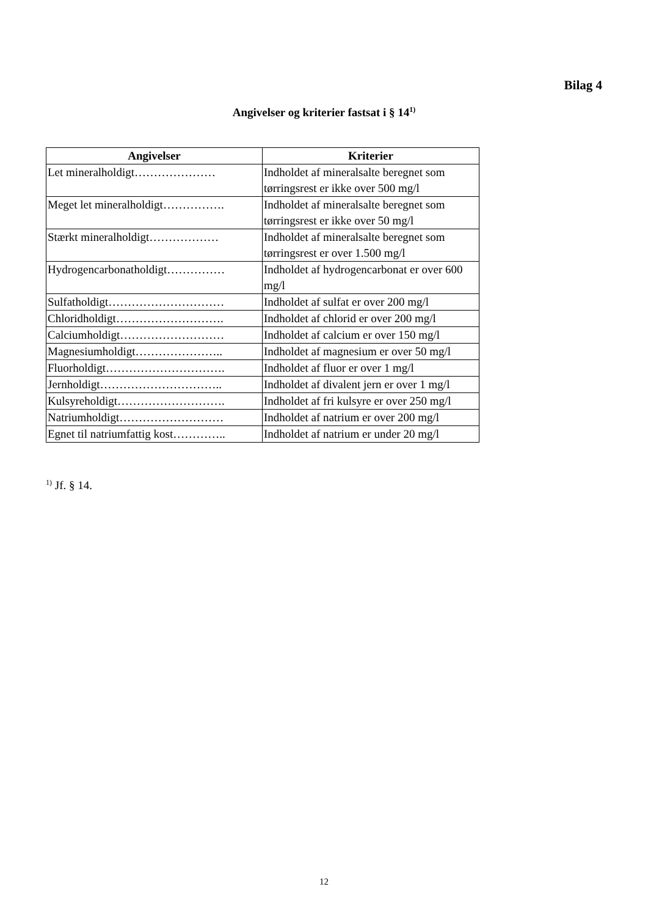Bilag 4
Angivelser og kriterier fastsat i § 14<sup>1)</sup>
| Angivelser | Kriterier |
| --- | --- |
| Let mineralholdigt………………… | Indholdet af mineralsalte beregnet som tørringsrest er ikke over 500 mg/l |
| Meget let mineralholdigt……………. | Indholdet af mineralsalte beregnet som tørringsrest er ikke over 50 mg/l |
| Stærkt mineralholdigt……………… | Indholdet af mineralsalte beregnet som tørringsrest er over 1.500 mg/l |
| Hydrogencarbonatholdigt…………… | Indholdet af hydrogencarbonat er over 600 mg/l |
| Sulfatholdigt………………………… | Indholdet af sulfat er over 200 mg/l |
| Chloridholdigt………………………. | Indholdet af chlorid er over 200 mg/l |
| Calciumholdigt……………………… | Indholdet af calcium er over 150 mg/l |
| Magnesiumholdigt………………….. | Indholdet af magnesium er over 50 mg/l |
| Fluorholdigt…………………………. | Indholdet af fluor er over 1 mg/l |
| Jernholdigt………………………….. | Indholdet af divalent jern er over 1 mg/l |
| Kulsyreholdigt………………………. | Indholdet af fri kulsyre er over 250 mg/l |
| Natriumholdigt……………………… | Indholdet af natrium er over 200 mg/l |
| Egnet til natriumfattig kost………….. | Indholdet af natrium er under 20 mg/l |
<sup>1)</sup> Jf. § 14.
12